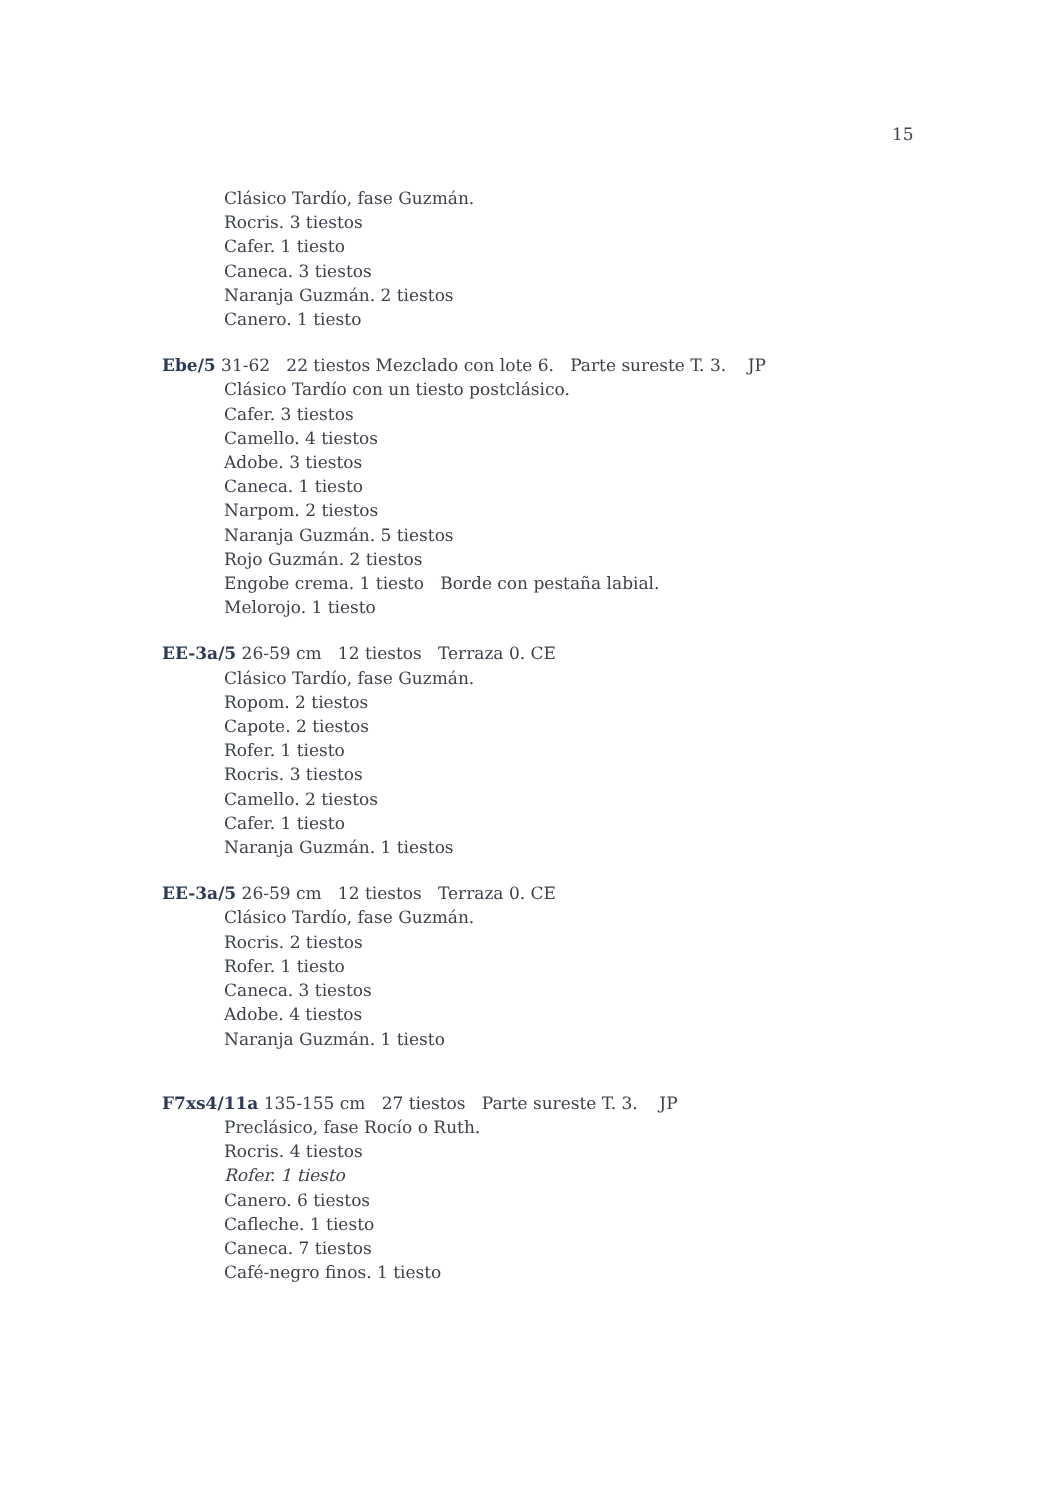15
Clásico Tardío, fase Guzmán.
Rocris. 3 tiestos
Cafer. 1 tiesto
Caneca. 3 tiestos
Naranja Guzmán. 2 tiestos
Canero. 1 tiesto
Ebe/5 31-62 22 tiestos Mezclado con lote 6. Parte sureste T. 3. JP
Clásico Tardío con un tiesto postclásico.
Cafer. 3 tiestos
Camello. 4 tiestos
Adobe. 3 tiestos
Caneca. 1 tiesto
Narpom. 2 tiestos
Naranja Guzmán. 5 tiestos
Rojo Guzmán. 2 tiestos
Engobe crema. 1 tiesto Borde con pestaña labial.
Melorojo. 1 tiesto
EE-3a/5 26-59 cm 12 tiestos Terraza 0. CE
Clásico Tardío, fase Guzmán.
Ropom. 2 tiestos
Capote. 2 tiestos
Rofer. 1 tiesto
Rocris. 3 tiestos
Camello. 2 tiestos
Cafer. 1 tiesto
Naranja Guzmán. 1 tiestos
EE-3a/5 26-59 cm 12 tiestos Terraza 0. CE
Clásico Tardío, fase Guzmán.
Rocris. 2 tiestos
Rofer. 1 tiesto
Caneca. 3 tiestos
Adobe. 4 tiestos
Naranja Guzmán. 1 tiesto
F7xs4/11a 135-155 cm 27 tiestos Parte sureste T. 3. JP
Preclásico, fase Rocío o Ruth.
Rocris. 4 tiestos
Rofer. 1 tiesto
Canero. 6 tiestos
Cafleche. 1 tiesto
Caneca. 7 tiestos
Café-negro finos. 1 tiesto